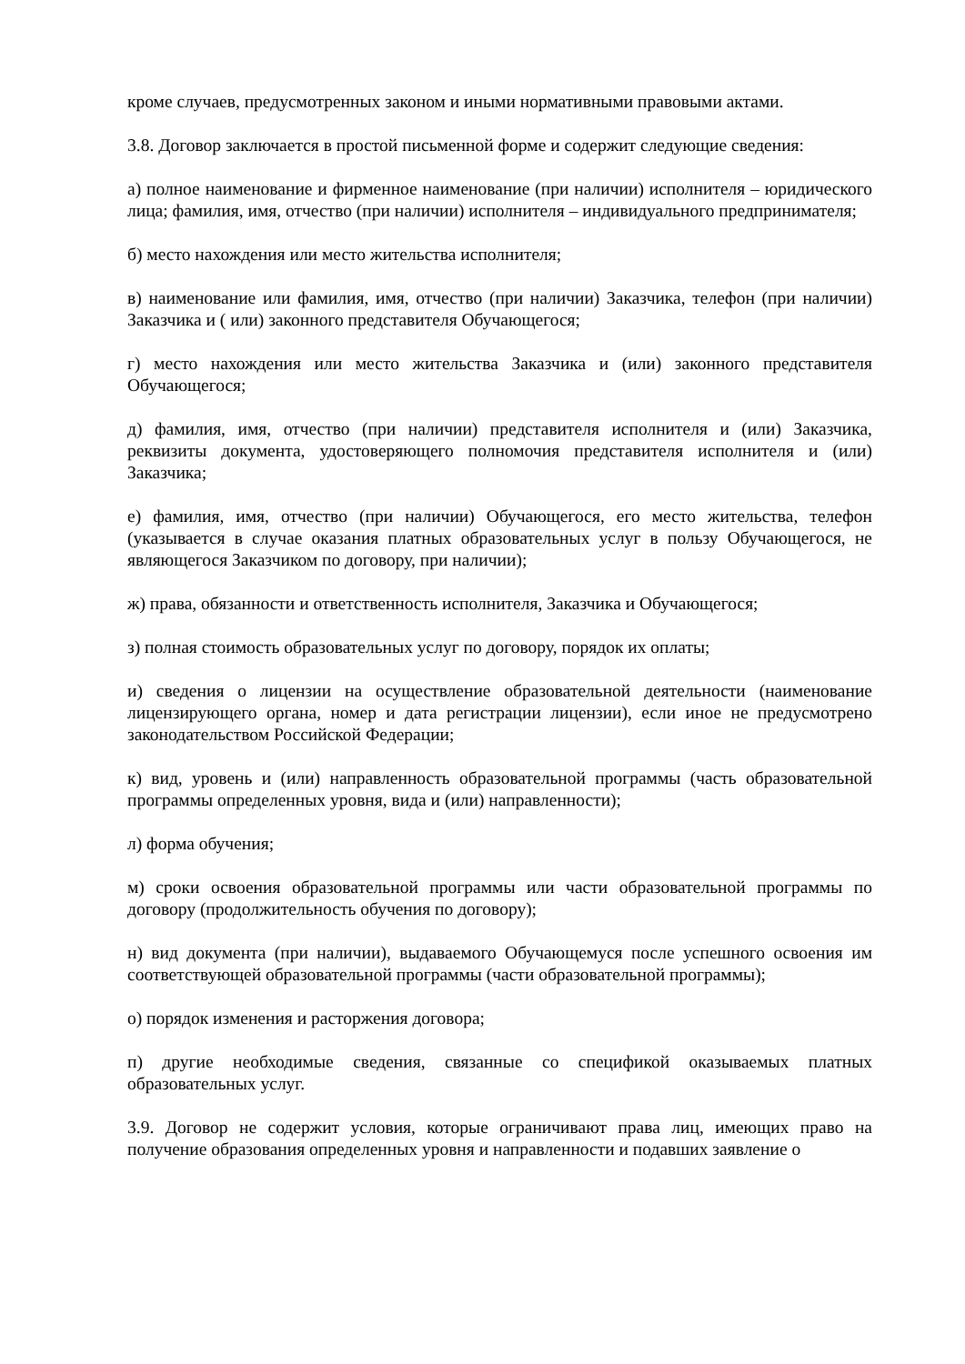кроме случаев, предусмотренных законом и иными нормативными правовыми актами.
3.8. Договор заключается в простой письменной форме и содержит следующие сведения:
а) полное наименование и фирменное наименование (при наличии) исполнителя – юридического лица; фамилия, имя, отчество (при наличии) исполнителя – индивидуального предпринимателя;
б) место нахождения или место жительства исполнителя;
в) наименование или фамилия, имя, отчество (при наличии) Заказчика, телефон (при наличии) Заказчика и ( или) законного представителя Обучающегося;
г) место нахождения или место жительства Заказчика и (или) законного представителя Обучающегося;
д) фамилия, имя, отчество (при наличии) представителя исполнителя и (или) Заказчика, реквизиты документа, удостоверяющего полномочия представителя исполнителя и (или) Заказчика;
е) фамилия, имя, отчество (при наличии) Обучающегося, его место жительства, телефон (указывается в случае оказания платных образовательных услуг в пользу Обучающегося, не являющегося Заказчиком по договору, при наличии);
ж) права, обязанности и ответственность исполнителя, Заказчика и Обучающегося;
з) полная стоимость образовательных услуг по договору, порядок их оплаты;
и) сведения о лицензии на осуществление образовательной деятельности (наименование лицензирующего органа, номер и дата регистрации лицензии), если иное не предусмотрено законодательством Российской Федерации;
к) вид, уровень и (или) направленность образовательной программы (часть образовательной программы определенных уровня, вида и (или) направленности);
л) форма обучения;
м) сроки освоения образовательной программы или части образовательной программы по договору (продолжительность обучения по договору);
н) вид документа (при наличии), выдаваемого Обучающемуся после успешного освоения им соответствующей образовательной программы (части образовательной программы);
о) порядок изменения и расторжения договора;
п) другие необходимые сведения, связанные со спецификой оказываемых платных образовательных услуг.
3.9. Договор не содержит условия, которые ограничивают права лиц, имеющих право на получение образования определенных уровня и направленности и подавших заявление о